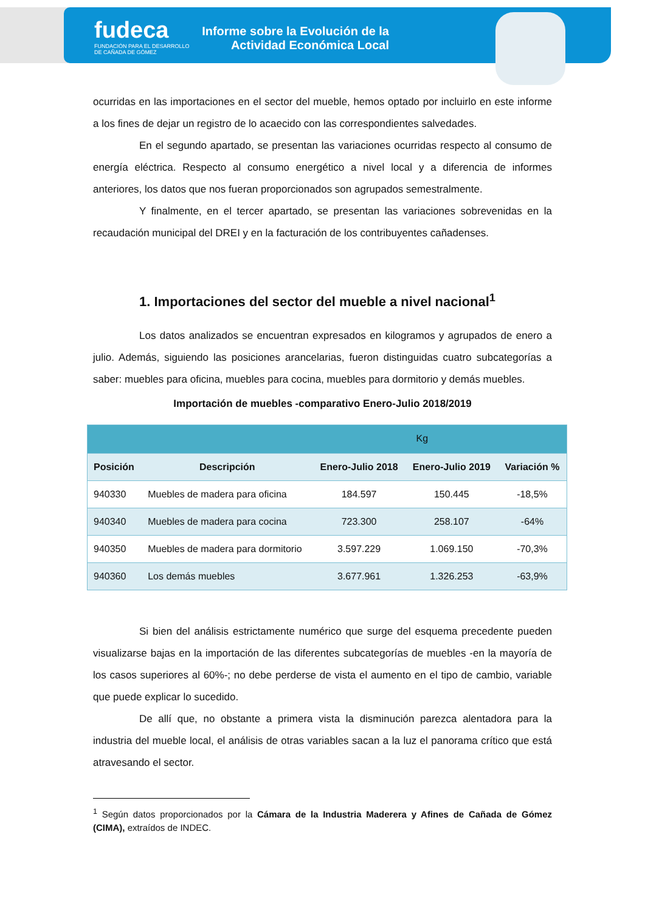fudeca
FUNDACIÓN PARA EL DESARROLLO
DE CAÑADA DE GÓMEZ
Informe sobre la Evolución de la
Actividad Económica Local
ocurridas en las importaciones en el sector del mueble, hemos optado por incluirlo en este informe a los fines de dejar un registro de lo acaecido con las correspondientes salvedades.
En el segundo apartado, se presentan las variaciones ocurridas respecto al consumo de energía eléctrica. Respecto al consumo energético a nivel local y a diferencia de informes anteriores, los datos que nos fueran proporcionados son agrupados semestralmente.
Y finalmente, en el tercer apartado, se presentan las variaciones sobrevenidas en la recaudación municipal del DREI y en la facturación de los contribuyentes cañadenses.
1. Importaciones del sector del mueble a nivel nacional<sup>1</sup>
Los datos analizados se encuentran expresados en kilogramos y agrupados de enero a julio. Además, siguiendo las posiciones arancelarias, fueron distinguidas cuatro subcategorías a saber: muebles para oficina, muebles para cocina, muebles para dormitorio y demás muebles.
Importación de muebles -comparativo Enero-Julio 2018/2019
| | | Kg | | |
| Posición | Descripción | Enero-Julio 2018 | Enero-Julio 2019 | Variación % |
| 940330 | Muebles de madera para oficina | 184.597 | 150.445 | -18,5% |
| 940340 | Muebles de madera para cocina | 723.300 | 258.107 | -64% |
| 940350 | Muebles de madera para dormitorio | 3.597.229 | 1.069.150 | -70,3% |
| 940360 | Los demás muebles | 3.677.961 | 1.326.253 | -63,9% |
Si bien del análisis estrictamente numérico que surge del esquema precedente pueden visualizarse bajas en la importación de las diferentes subcategorías de muebles -en la mayoría de los casos superiores al 60%-; no debe perderse de vista el aumento en el tipo de cambio, variable que puede explicar lo sucedido.
De allí que, no obstante a primera vista la disminución parezca alentadora para la industria del mueble local, el análisis de otras variables sacan a la luz el panorama crítico que está atravesando el sector.
<sup>1</sup> Según datos proporcionados por la Cámara de la Industria Maderera y Afines de Cañada de Gómez (CIMA), extraídos de INDEC.